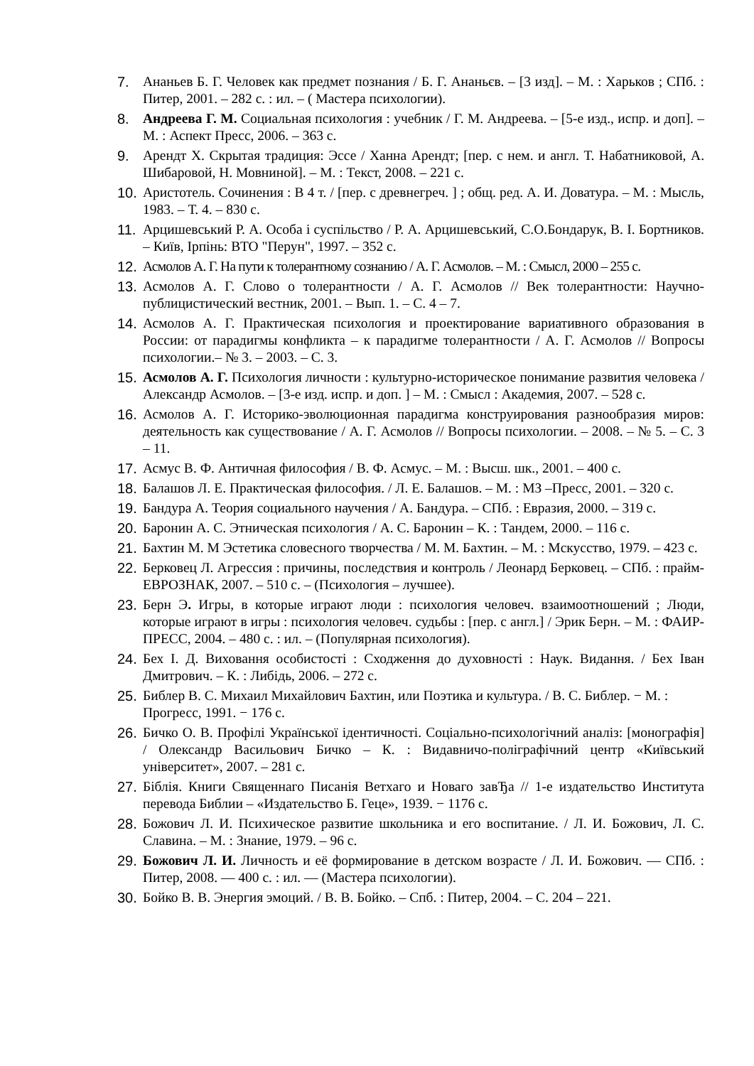7. Ананьев Б. Г. Человек как предмет познания / Б. Г. Ананьєв. – [3 изд]. – М. : Харьков ; СПб. : Питер, 2001. – 282 с. : ил. – ( Мастера психологии).
8. Андреева Г. М. Социальная психология : учебник / Г. М. Андреева. – [5-е изд., испр. и доп]. – М. : Аспект Пресс, 2006. – 363 с.
9. Арендт Х. Скрытая традиция: Эссе / Ханна Арендт; [пер. с нем. и англ. Т. Набатниковой, А. Шибаровой, Н. Мовниной]. – М. : Текст, 2008. – 221 с.
10. Аристотель. Сочинения : В 4 т. / [пер. с древнегреч. ] ; общ. ред. А. И. Доватура. – М. : Мысль, 1983. – Т. 4. – 830 с.
11. Арцишевський Р. А. Особа і суспільство / Р. А. Арцишевський, С.О.Бондарук, В. І. Бортников. – Київ, Ірпінь: ВТО "Перун", 1997. – 352 с.
12. Асмолов А. Г. На пути к толерантному сознанию / А. Г. Асмолов. – М. : Смысл, 2000 – 255 с.
13. Асмолов А. Г. Слово о толерантности / А. Г. Асмолов // Век толерантности: Научно-публицистический вестник, 2001. – Вып. 1. – С. 4 – 7.
14. Асмолов А. Г. Практическая психология и проектирование вариативного образования в России: от парадигмы конфликта – к парадигме толерантности / А. Г. Асмолов // Вопросы психологии.– № 3. – 2003. – С. 3.
15. Асмолов А. Г. Психология личности : культурно-историческое понимание развития человека / Александр Асмолов. – [3-е изд. испр. и доп. ] – М. : Смысл : Академия, 2007. – 528 с.
16. Асмолов А. Г. Историко-эволюционная парадигма конструирования разнообразия миров: деятельность как существование / А. Г. Асмолов // Вопросы психологии. – 2008. – № 5. – С. 3 – 11.
17. Асмус В. Ф. Античная философия / В. Ф. Асмус. – М. : Высш. шк., 2001. – 400 с.
18. Балашов Л. Е. Практическая философия. / Л. Е. Балашов. – М. : МЗ –Пресс, 2001. – 320 с.
19. Бандура А. Теория социального научения / А. Бандура. – СПб. : Евразия, 2000. – 319 с.
20. Баронин А. С. Этническая психология / А. С. Баронин – К. : Тандем, 2000. – 116 с.
21. Бахтин М. М Эстетика словесного творчества / М. М. Бахтин. – М. : Мскусство, 1979. – 423 с.
22. Берковец Л. Агрессия : причины, последствия и контроль / Леонард Берковец. – СПб. : прайм-ЕВРОЗНАК, 2007. – 510 с. – (Психология – лучшее).
23. Берн Э. Игры, в которые играют люди : психология человеч. взаимоотношений ; Люди, которые играют в игры : психология человеч. судьбы : [пер. с англ.] / Эрик Берн. – М. : ФАИР-ПРЕСС, 2004. – 480 с. : ил. – (Популярная психология).
24. Бех І. Д. Виховання особистості : Сходження до духовності : Наук. Видання. / Бех Іван Дмитрович. – К. : Либідь, 2006. – 272 с.
25. Библер В. С. Михаил Михайлович Бахтин, или Поэтика и культура. / В. С. Библер. − М. : Прогресс, 1991. − 176 с.
26. Бичко О. В. Профілі Української ідентичності. Соціально-психологічний аналіз: [монографія] / Олександр Васильович Бичко – К. : Видавничо-поліграфічний центр «Київський університет», 2007. – 281 с.
27. Біблія. Книги Священнаго Писанія Ветхаго и Новаго завЂа // 1-е издательство Института перевода Библии – «Издательство Б. Геце», 1939. − 1176 с.
28. Божович Л. И. Психическое развитие школьника и его воспитание. / Л. И. Божович, Л. С. Славина. – М. : Знание, 1979. – 96 с.
29. Божович Л. И. Личность и её формирование в детском возрасте / Л. И. Божович. — СПб. : Питер, 2008. — 400 с. : ил. — (Мастера психологии).
30. Бойко В. В. Энергия эмоций. / В. В. Бойко. – Спб. : Питер, 2004. – С. 204 – 221.